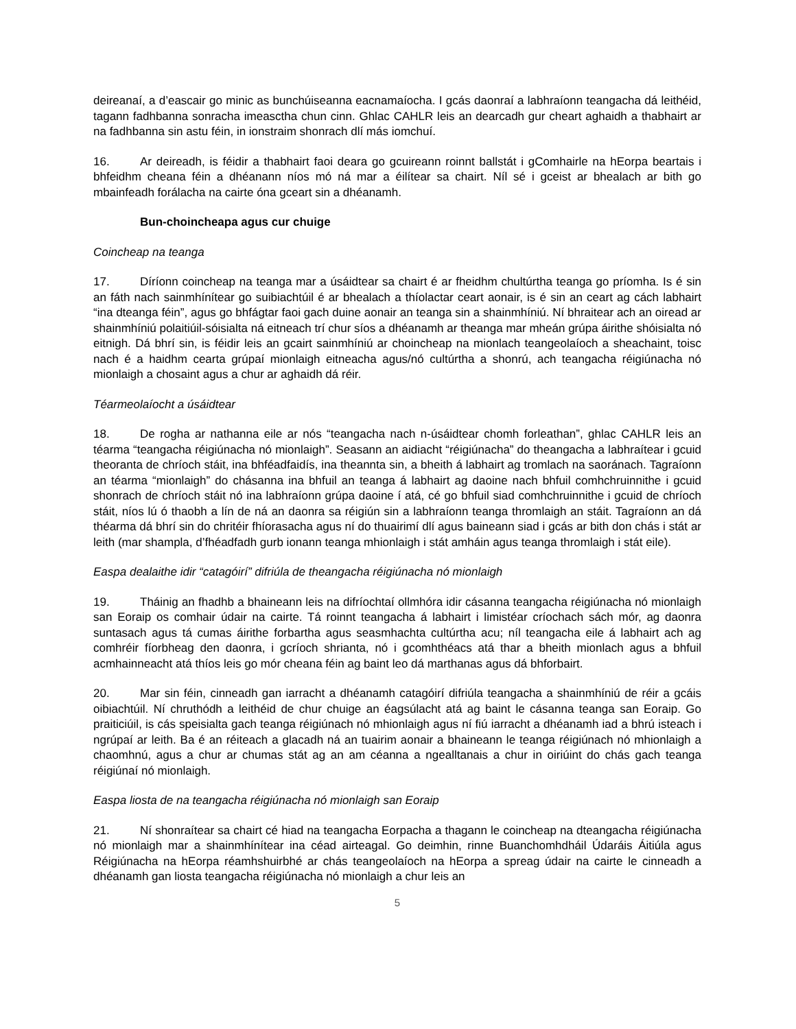deireanaí, a d’eascair go minic as bunchúiseanna eacnamaíocha. I gcás daonraí a labhraíonn teangacha dá leithéid, tagann fadhbanna sonracha imeasctha chun cinn. Ghlac CAHLR leis an dearcadh gur cheart aghaidh a thabhairt ar na fadhbanna sin astu féin, in ionstraim shonrach dlí más iomchuí.
16. Ar deireadh, is féidir a thabhairt faoi deara go gcuireann roinnt ballstát i gComhairle na hEorpa beartais i bhfeidhm cheana féin a dhéanann níos mó ná mar a éilítear sa chairt. Níl sé i gceist ar bhealach ar bith go mbainfeadh forálacha na cairte óna gceart sin a dhéanamh.
Bun-choincheapa agus cur chuige
Coincheap na teanga
17. Díríonn coincheap na teanga mar a úsáidtear sa chairt é ar fheidhm chultúrtha teanga go príomha. Is é sin an fáth nach sainmhínítear go suibiachtúil é ar bhealach a thíolactar ceart aonair, is é sin an ceart ag cách labhairt “ina dteanga féin”, agus go bhfágtar faoi gach duine aonair an teanga sin a shainmhíniú. Ní bhraitear ach an oiread ar shainmhíniú polaitiúil-sóisialta ná eitneach trí chur síos a dhéanamh ar theanga mar mheán grúpa áirithe shóisialta nó eitnigh. Dá bhrí sin, is féidir leis an gcairt sainmhíniú ar choincheap na mionlach teangeolaíoch a sheachaint, toisc nach é a haidhm cearta grúpaí mionlaigh eitneacha agus/nó cultúrtha a shonrú, ach teangacha réigiúnacha nó mionlaigh a chosaint agus a chur ar aghaidh dá réir.
Téarmeolaíocht a úsáidtear
18. De rogha ar nathanna eile ar nós “teangacha nach n-úsáidtear chomh forleathan”, ghlac CAHLR leis an téarma “teangacha réigiúnacha nó mionlaigh”. Seasann an aidiacht “réigiúnacha” do theangacha a labhraítear i gcuid theoranta de chríoch stáit, ina bhféadfaidís, ina theannta sin, a bheith á labhairt ag tromlach na saoránach. Tagraíonn an téarma “mionlaigh” do chásanna ina bhfuil an teanga á labhairt ag daoine nach bhfuil comhchruinnithe i gcuid shonrach de chríoch stáit nó ina labhraíonn grúpa daoine í atá, cé go bhfuil siad comhchruinnithe i gcuid de chríoch stáit, níos lú ó thaobh a lín de ná an daonra sa réigiún sin a labhraíonn teanga thromlaigh an stáit. Tagraíonn an dá théarma dá bhrí sin do chritéir fhíorasacha agus ní do thuairimí dlí agus baineann siad i gcás ar bith don chás i stát ar leith (mar shampla, d’fhéadfadh gurb ionann teanga mhionlaigh i stát amháin agus teanga thromlaigh i stát eile).
Easpa dealaithe idir “catagóirí” difriúla de theangacha réigiúnacha nó mionlaigh
19. Tháinig an fhadhb a bhaineann leis na difríochtaí ollmhóra idir cásanna teangacha réigiúnacha nó mionlaigh san Eoraip os comhair údair na cairte. Tá roinnt teangacha á labhairt i limistéar críochach sách mór, ag daonra suntasach agus tá cumas áirithe forbartha agus seasmhachta cultúrtha acu; níl teangacha eile á labhairt ach ag comhréir fíorbheag den daonra, i gcríoch shrianta, nó i gcomhthéacs atá thar a bheith mionlach agus a bhfuil acmhainneacht atá thíos leis go mór cheana féin ag baint leo dá marthanas agus dá bhforbairt.
20. Mar sin féin, cinneadh gan iarracht a dhéanamh catagóirí difriúla teangacha a shainmhíniú de réir a gcáis oibiachtúil. Ní chruthódh a leithéid de chur chuige an éagsúlacht atá ag baint le cásanna teanga san Eoraip. Go praiticiúil, is cás speisialta gach teanga réigiúnach nó mhionlaigh agus ní fiú iarracht a dhéanamh iad a bhrú isteach i ngrúpaí ar leith. Ba é an réiteach a glacadh ná an tuairim aonair a bhaineann le teanga réigiúnach nó mhionlaigh a chaomhnú, agus a chur ar chumas stát ag an am céanna a ngealltanais a chur in oiriúint do chás gach teanga réigiúnaí nó mionlaigh.
Easpa liosta de na teangacha réigiúnacha nó mionlaigh san Eoraip
21. Ní shonraítear sa chairt cé hiad na teangacha Eorpacha a thagann le coincheap na dteangacha réigiúnacha nó mionlaigh mar a shainmhínítear ina céad airteagal. Go deimhin, rinne Buanchomhdháil Údaráis Áitiúla agus Réigiúnacha na hEorpa réamhshuirbhé ar chás teangeolaíoch na hEorpa a spreag údair na cairte le cinneadh a dhéanamh gan liosta teangacha réigiúnacha nó mionlaigh a chur leis an
5